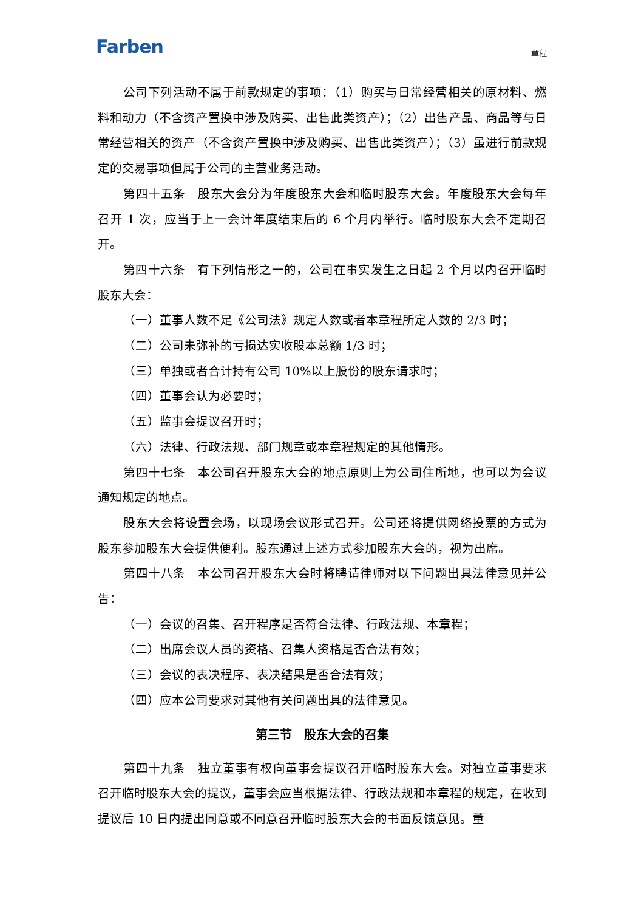Farben
章程
公司下列活动不属于前款规定的事项：（1）购买与日常经营相关的原材料、燃料和动力（不含资产置换中涉及购买、出售此类资产）；（2）出售产品、商品等与日常经营相关的资产（不含资产置换中涉及购买、出售此类资产）；（3）虽进行前款规定的交易事项但属于公司的主营业务活动。
第四十五条　股东大会分为年度股东大会和临时股东大会。年度股东大会每年召开 1 次，应当于上一会计年度结束后的 6 个月内举行。临时股东大会不定期召开。
第四十六条　有下列情形之一的，公司在事实发生之日起 2 个月以内召开临时股东大会：
（一）董事人数不足《公司法》规定人数或者本章程所定人数的 2/3 时；
（二）公司未弥补的亏损达实收股本总额 1/3 时；
（三）单独或者合计持有公司 10%以上股份的股东请求时；
（四）董事会认为必要时；
（五）监事会提议召开时；
（六）法律、行政法规、部门规章或本章程规定的其他情形。
第四十七条　本公司召开股东大会的地点原则上为公司住所地，也可以为会议通知规定的地点。
股东大会将设置会场，以现场会议形式召开。公司还将提供网络投票的方式为股东参加股东大会提供便利。股东通过上述方式参加股东大会的，视为出席。
第四十八条　本公司召开股东大会时将聘请律师对以下问题出具法律意见并公告：
（一）会议的召集、召开程序是否符合法律、行政法规、本章程；
（二）出席会议人员的资格、召集人资格是否合法有效；
（三）会议的表决程序、表决结果是否合法有效；
（四）应本公司要求对其他有关问题出具的法律意见。
第三节　股东大会的召集
第四十九条　独立董事有权向董事会提议召开临时股东大会。对独立董事要求召开临时股东大会的提议，董事会应当根据法律、行政法规和本章程的规定，在收到提议后 10 日内提出同意或不同意召开临时股东大会的书面反馈意见。董